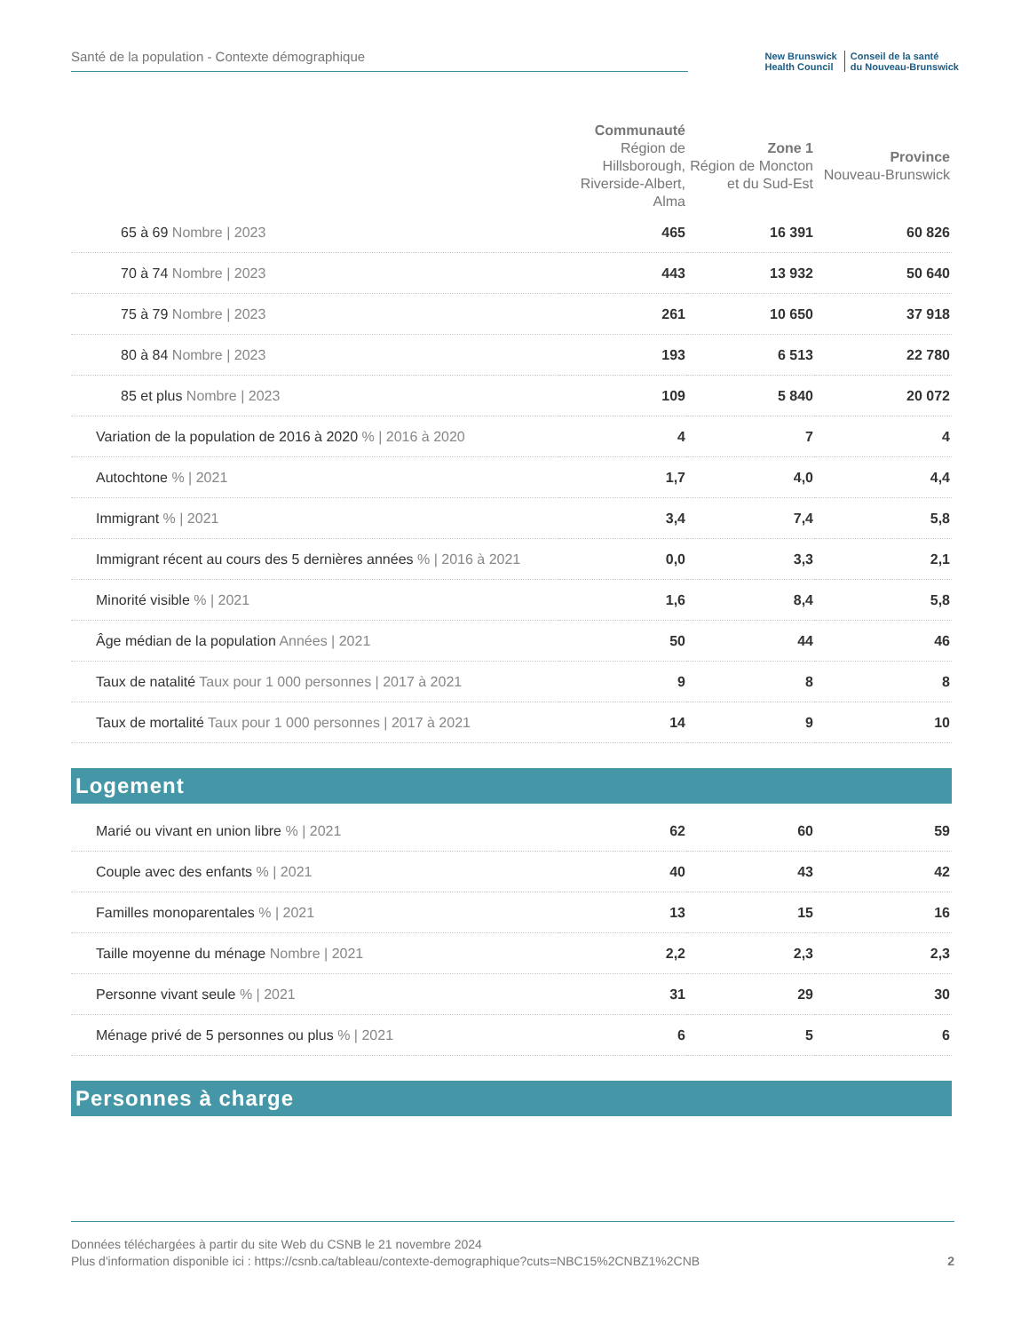Santé de la population - Contexte démographique
New Brunswick
Health Council
Conseil de la santé
du Nouveau-Brunswick
| | Communauté Région de Hillsborough, Riverside-Albert, Alma | Zone 1 Région de Moncton et du Sud-Est | Province Nouveau-Brunswick |
| --- | --- | --- | --- |
| 65 à 69 Nombre / 2023 | 465 | 16 391 | 60 826 |
| 70 à 74 Nombre / 2023 | 443 | 13 932 | 50 640 |
| 75 à 79 Nombre / 2023 | 261 | 10 650 | 37 918 |
| 80 à 84 Nombre / 2023 | 193 | 6 513 | 22 780 |
| 85 et plus Nombre / 2023 | 109 | 5 840 | 20 072 |
| Variation de la population de 2016 à 2020 % / 2016 à 2020 | 4 | 7 | 4 |
| Autochtone % / 2021 | 1,7 | 4,0 | 4,4 |
| Immigrant % / 2021 | 3,4 | 7,4 | 5,8 |
| Immigrant récent au cours des 5 dernières années % / 2016 à 2021 | 0,0 | 3,3 | 2,1 |
| Minorité visible % / 2021 | 1,6 | 8,4 | 5,8 |
| Âge médian de la population Années / 2021 | 50 | 44 | 46 |
| Taux de natalité Taux pour 1 000 personnes / 2017 à 2021 | 9 | 8 | 8 |
| Taux de mortalité Taux pour 1 000 personnes / 2017 à 2021 | 14 | 9 | 10 |
Logement
| Marié ou vivant en union libre % / 2021 | 62 | 60 | 59 |
| Couple avec des enfants % / 2021 | 40 | 43 | 42 |
| Familles monoparentales % / 2021 | 13 | 15 | 16 |
| Taille moyenne du ménage Nombre / 2021 | 2,2 | 2,3 | 2,3 |
| Personne vivant seule % / 2021 | 31 | 29 | 30 |
| Ménage privé de 5 personnes ou plus % / 2021 | 6 | 5 | 6 |
Personnes à charge
Données téléchargées à partir du site Web du CSNB le 21 novembre 2024
Plus d'information disponible ici : https://csnb.ca/tableau/contexte-demographique?cuts=NBC15%2CNBZ1%2CNB 2